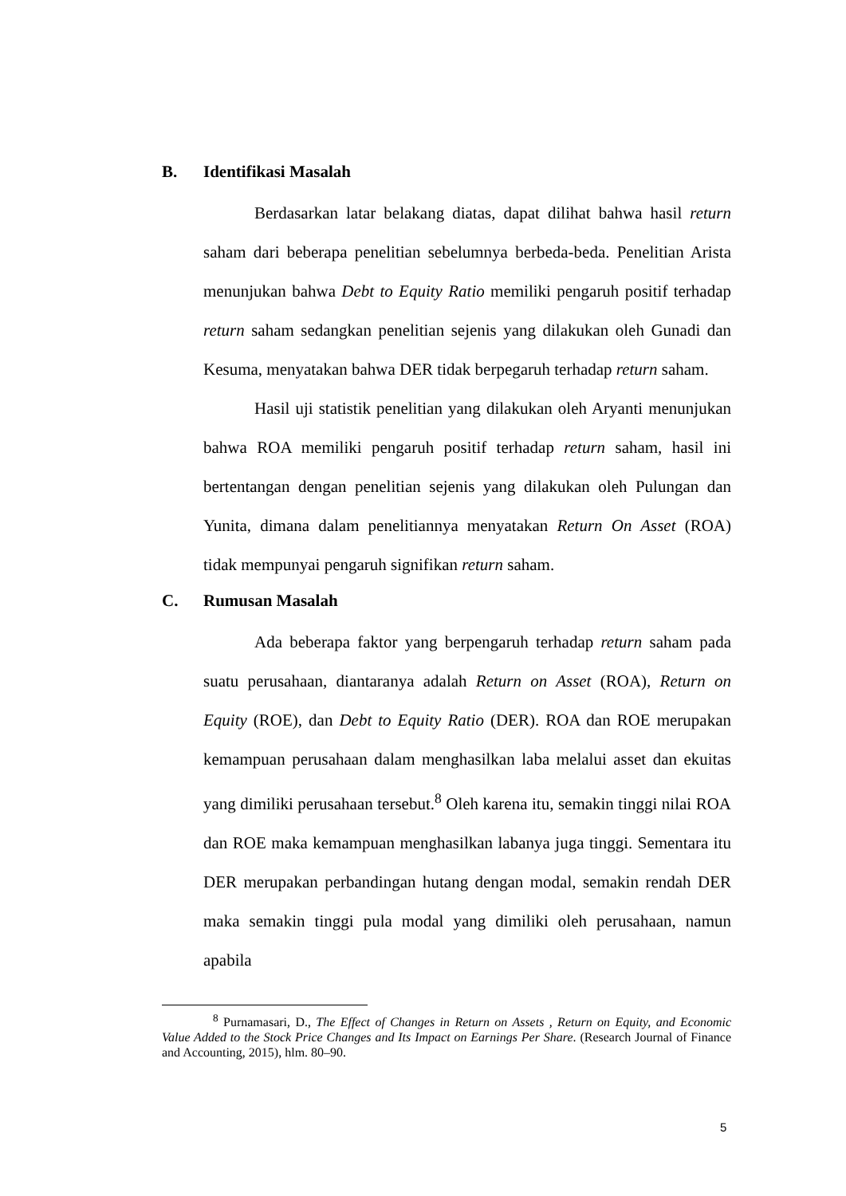B. Identifikasi Masalah
Berdasarkan latar belakang diatas, dapat dilihat bahwa hasil return saham dari beberapa penelitian sebelumnya berbeda-beda. Penelitian Arista menunjukan bahwa Debt to Equity Ratio memiliki pengaruh positif terhadap return saham sedangkan penelitian sejenis yang dilakukan oleh Gunadi dan Kesuma, menyatakan bahwa DER tidak berpegaruh terhadap return saham.
Hasil uji statistik penelitian yang dilakukan oleh Aryanti menunjukan bahwa ROA memiliki pengaruh positif terhadap return saham, hasil ini bertentangan dengan penelitian sejenis yang dilakukan oleh Pulungan dan Yunita, dimana dalam penelitiannya menyatakan Return On Asset (ROA) tidak mempunyai pengaruh signifikan return saham.
C. Rumusan Masalah
Ada beberapa faktor yang berpengaruh terhadap return saham pada suatu perusahaan, diantaranya adalah Return on Asset (ROA), Return on Equity (ROE), dan Debt to Equity Ratio (DER). ROA dan ROE merupakan kemampuan perusahaan dalam menghasilkan laba melalui asset dan ekuitas yang dimiliki perusahaan tersebut.<sup>8</sup> Oleh karena itu, semakin tinggi nilai ROA dan ROE maka kemampuan menghasilkan labanya juga tinggi. Sementara itu DER merupakan perbandingan hutang dengan modal, semakin rendah DER maka semakin tinggi pula modal yang dimiliki oleh perusahaan, namun apabila
<sup>8</sup> Purnamasari, D., The Effect of Changes in Return on Assets , Return on Equity, and Economic Value Added to the Stock Price Changes and Its Impact on Earnings Per Share. (Research Journal of Finance and Accounting, 2015), hlm. 80–90.
5